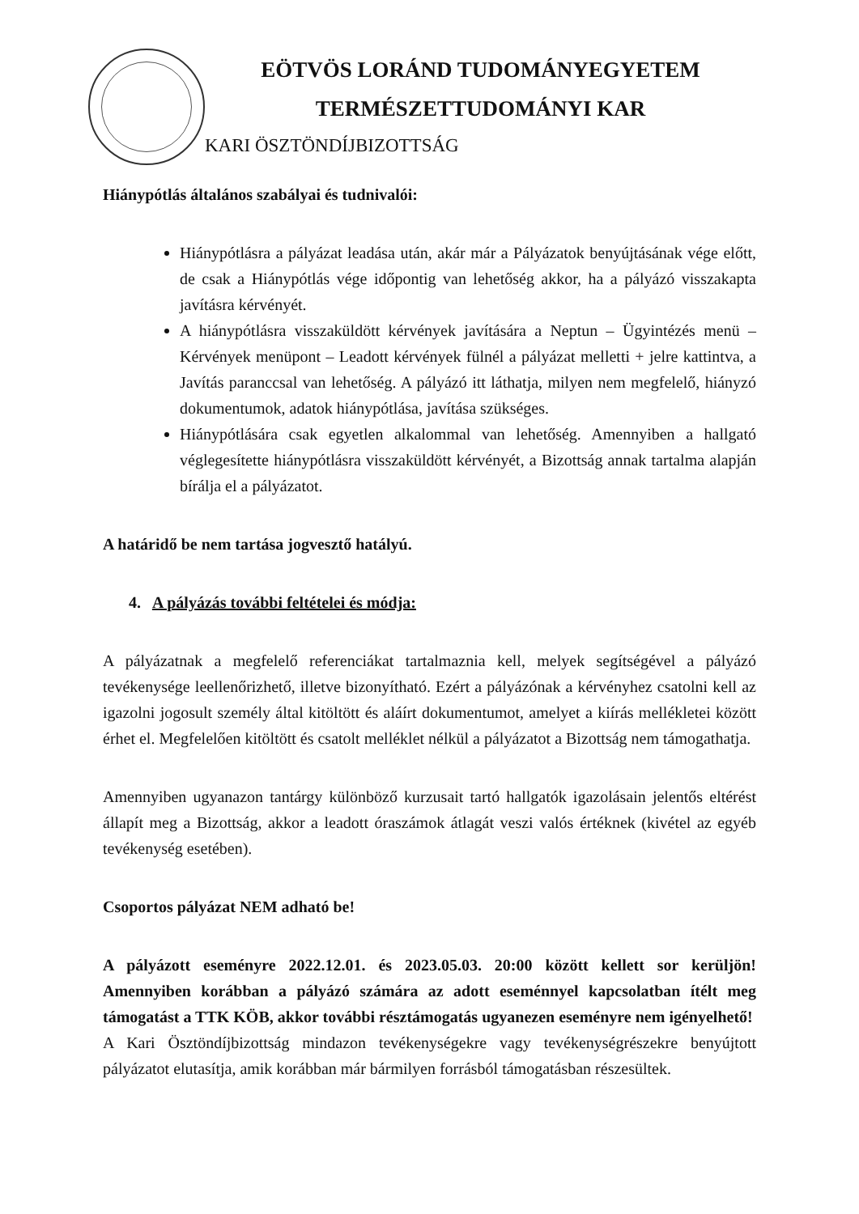EÖTVÖS LORÁND TUDOMÁNYEGYETEM
TERMÉSZETTUDOMÁNYI KAR
KARI ÖSZTÖNDÍJBIZOTTSÁG
Hiánypótlás általános szabályai és tudnivalói:
Hiánypótlásra a pályázat leadása után, akár már a Pályázatok benyújtásának vége előtt, de csak a Hiánypótlás vége időpontig van lehetőség akkor, ha a pályázó visszakapta javításra kérvényét.
A hiánypótlásra visszaküldött kérvények javítására a Neptun – Ügyintézés menü – Kérvények menüpont – Leadott kérvények fülnél a pályázat melletti + jelre kattintva, a Javítás paranccsal van lehetőség. A pályázó itt láthatja, milyen nem megfelelő, hiányzó dokumentumok, adatok hiánypótlása, javítása szükséges.
Hiánypótlására csak egyetlen alkalommal van lehetőség. Amennyiben a hallgató véglegesítette hiánypótlásra visszaküldött kérvényét, a Bizottság annak tartalma alapján bírálja el a pályázatot.
A határidő be nem tartása jogvesztő hatályú.
4. A pályázás további feltételei és módja:
A pályázatnak a megfelelő referenciákat tartalmaznia kell, melyek segítségével a pályázó tevékenysége leellenőrizhető, illetve bizonyítható. Ezért a pályázónak a kérvényhez csatolni kell az igazolni jogosult személy által kitöltött és aláírt dokumentumot, amelyet a kiírás mellékletei között érhet el. Megfelelően kitöltött és csatolt melléklet nélkül a pályázatot a Bizottság nem támogathatja.
Amennyiben ugyanazon tantárgy különböző kurzusait tartó hallgatók igazolásain jelentős eltérést állapít meg a Bizottság, akkor a leadott óraszámok átlagát veszi valós értéknek (kivétel az egyéb tevékenység esetében).
Csoportos pályázat NEM adható be!
A pályázott eseményre 2022.12.01. és 2023.05.03. 20:00 között kellett sor kerüljön! Amennyiben korábban a pályázó számára az adott eseménnyel kapcsolatban ítélt meg támogatást a TTK KÖB, akkor további résztámogatás ugyanezen eseményre nem igényelhető!
A Kari Ösztöndíjbizottság mindazon tevékenységekre vagy tevékenységrészekre benyújtott pályázatot elutasítja, amik korábban már bármilyen forrásból támogatásban részesültek.